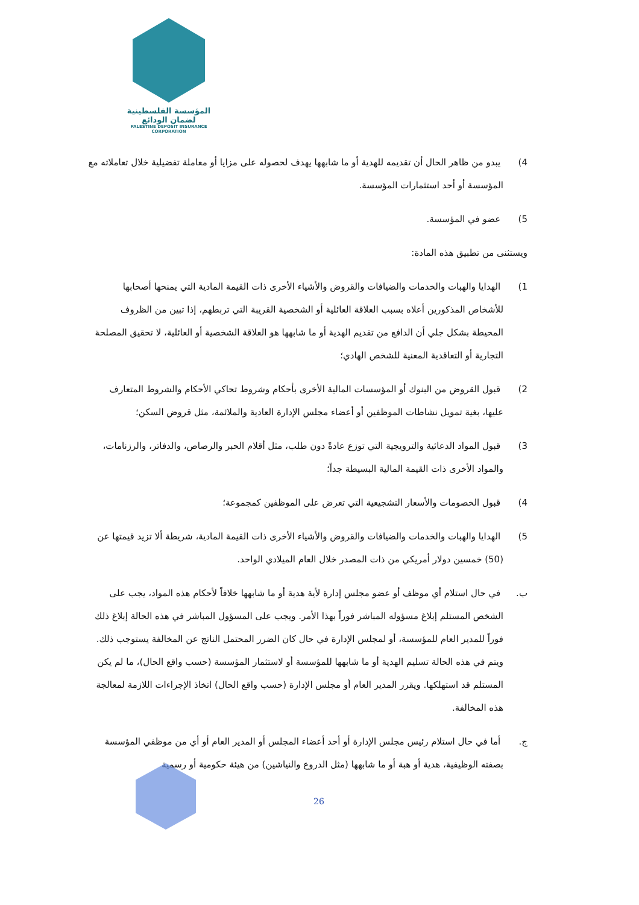المؤسسة الفلسطينية لضمان الودائع
PALESTINE DEPOSIT INSURANCE CORPORATION
4) يبدو من ظاهر الحال أن تقديمه للهدية أو ما شابهها يهدف لحصوله على مزايا أو معاملة تفضيلية خلال تعاملاته مع المؤسسة أو أحد استثمارات المؤسسة.
5) عضو في المؤسسة.
ويستثنى من تطبيق هذه المادة:
1) الهدايا والهبات والخدمات والضيافات والقروض والأشياء الأخرى ذات القيمة المادية التي يمنحها أصحابها للأشخاص المذكورين أعلاه بسبب العلاقة العائلية أو الشخصية القريبة التي تربطهم، إذا تبين من الظروف المحيطة بشكل جلي أن الدافع من تقديم الهدية أو ما شابهها هو العلاقة الشخصية أو العائلية، لا تحقيق المصلحة التجارية أو التعاقدية المعنية للشخص الهادي؛
2) قبول القروض من البنوك أو المؤسسات المالية الأخرى بأحكام وشروط تحاكي الأحكام والشروط المتعارف عليها، بغية تمويل نشاطات الموظفين أو أعضاء مجلس الإدارة العادية والملائمة، مثل قروض السكن؛
3) قبول المواد الدعائية والترويجية التي توزع عادةً دون طلب، مثل أقلام الحبر والرصاص، والدفاتر، والرزنامات، والمواد الأخرى ذات القيمة المالية البسيطة جداً؛
4) قبول الخصومات والأسعار التشجيعية التي تعرض على الموظفين كمجموعة؛
5) الهدايا والهبات والخدمات والضيافات والقروض والأشياء الأخرى ذات القيمة المادية، شريطة ألا تزيد قيمتها عن (50) خمسين دولار أمريكي من ذات المصدر خلال العام الميلادي الواحد.
ب. في حال استلام أي موظف أو عضو مجلس إدارة لأية هدية أو ما شابهها خلافاً لأحكام هذه المواد، يجب على الشخص المستلم إبلاغ مسؤوله المباشر فوراً بهذا الأمر. ويجب على المسؤول المباشر في هذه الحالة إبلاغ ذلك فوراً للمدير العام للمؤسسة، أو لمجلس الإدارة في حال كان الضرر المحتمل الناتج عن المخالفة يستوجب ذلك. ويتم في هذه الحالة تسليم الهدية أو ما شابهها للمؤسسة أو لاستثمار المؤسسة (حسب واقع الحال)، ما لم يكن المستلم قد استهلكها. ويقرر المدير العام أو مجلس الإدارة (حسب واقع الحال) اتخاذ الإجراءات اللازمة لمعالجة هذه المخالفة.
ج. أما في حال استلام رئيس مجلس الإدارة أو أحد أعضاء المجلس أو المدير العام أو أي من موظفي المؤسسة بصفته الوظيفية، هدية أو هبة أو ما شابهها (مثل الدروع والنياشين) من هيئة حكومية أو رسمية
26